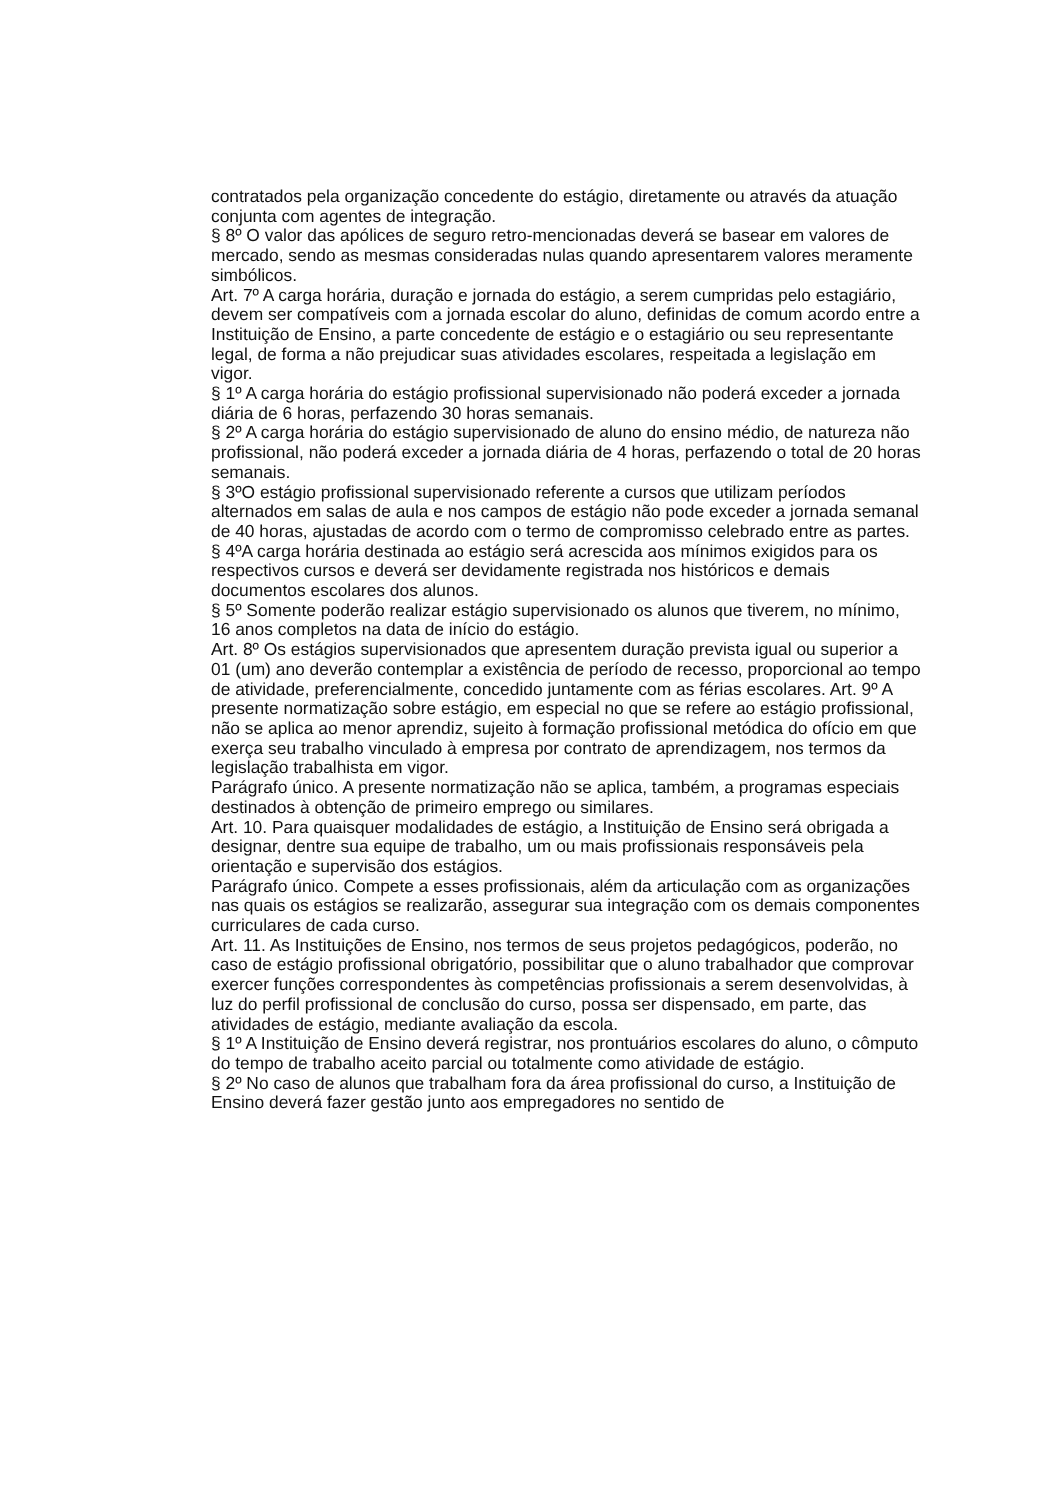contratados pela organização concedente do estágio, diretamente ou através da atuação conjunta com agentes de integração.
§ 8º O valor das apólices de seguro retro-mencionadas deverá se basear em valores de mercado, sendo as mesmas consideradas nulas quando apresentarem valores meramente simbólicos.
Art. 7º A carga horária, duração e jornada do estágio, a serem cumpridas pelo estagiário, devem ser compatíveis com a jornada escolar do aluno, definidas de comum acordo entre a Instituição de Ensino, a parte concedente de estágio e o estagiário ou seu representante legal, de forma a não prejudicar suas atividades escolares, respeitada a legislação em vigor.
§ 1º A carga horária do estágio profissional supervisionado não poderá exceder a jornada diária de 6 horas, perfazendo 30 horas semanais.
§ 2º A carga horária do estágio supervisionado de aluno do ensino médio, de natureza não profissional, não poderá exceder a jornada diária de 4 horas, perfazendo o total de 20 horas semanais.
§ 3ºO estágio profissional supervisionado referente a cursos que utilizam períodos alternados em salas de aula e nos campos de estágio não pode exceder a jornada semanal de 40 horas, ajustadas de acordo com o termo de compromisso celebrado entre as partes. § 4ºA carga horária destinada ao estágio será acrescida aos mínimos exigidos para os respectivos cursos e deverá ser devidamente registrada nos históricos e demais documentos escolares dos alunos.
§ 5º Somente poderão realizar estágio supervisionado os alunos que tiverem, no mínimo, 16 anos completos na data de início do estágio.
Art. 8º Os estágios supervisionados que apresentem duração prevista igual ou superior a 01 (um) ano deverão contemplar a existência de período de recesso, proporcional ao tempo de atividade, preferencialmente, concedido juntamente com as férias escolares. Art. 9º A presente normatização sobre estágio, em especial no que se refere ao estágio profissional, não se aplica ao menor aprendiz, sujeito à formação profissional metódica do ofício em que exerça seu trabalho vinculado à empresa por contrato de aprendizagem, nos termos da legislação trabalhista em vigor.
Parágrafo único. A presente normatização não se aplica, também, a programas especiais destinados à obtenção de primeiro emprego ou similares.
Art. 10. Para quaisquer modalidades de estágio, a Instituição de Ensino será obrigada a designar, dentre sua equipe de trabalho, um ou mais profissionais responsáveis pela orientação e supervisão dos estágios.
Parágrafo único. Compete a esses profissionais, além da articulação com as organizações nas quais os estágios se realizarão, assegurar sua integração com os demais componentes curriculares de cada curso.
Art. 11. As Instituições de Ensino, nos termos de seus projetos pedagógicos, poderão, no caso de estágio profissional obrigatório, possibilitar que o aluno trabalhador que comprovar exercer funções correspondentes às competências profissionais a serem desenvolvidas, à luz do perfil profissional de conclusão do curso, possa ser dispensado, em parte, das atividades de estágio, mediante avaliação da escola.
§ 1º A Instituição de Ensino deverá registrar, nos prontuários escolares do aluno, o cômputo do tempo de trabalho aceito parcial ou totalmente como atividade de estágio.
§ 2º No caso de alunos que trabalham fora da área profissional do curso, a Instituição de Ensino deverá fazer gestão junto aos empregadores no sentido de